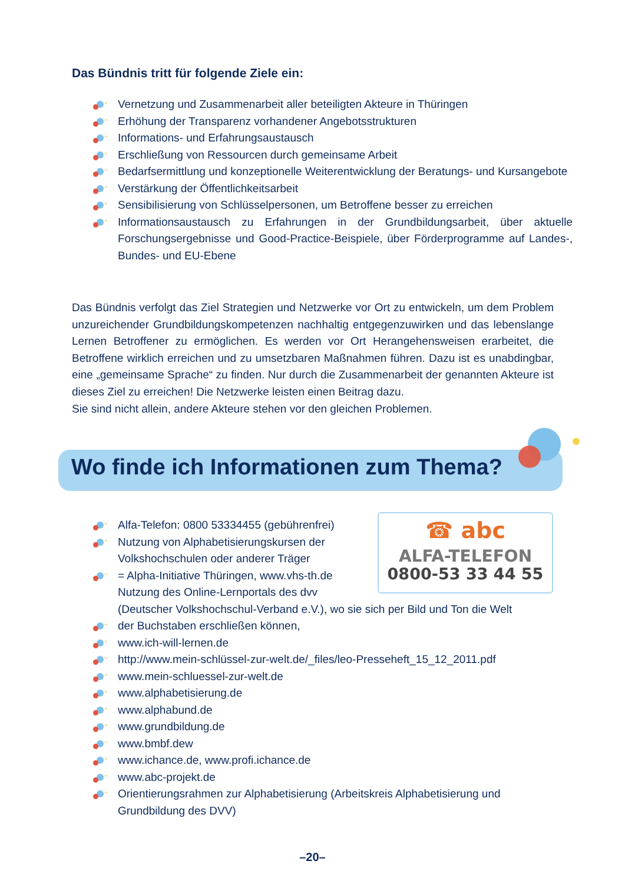Das Bündnis tritt für folgende Ziele ein:
Vernetzung und Zusammenarbeit aller beteiligten Akteure in Thüringen
Erhöhung der Transparenz vorhandener Angebotsstrukturen
Informations- und Erfahrungsaustausch
Erschließung von Ressourcen durch gemeinsame Arbeit
Bedarfsermittlung und konzeptionelle Weiterentwicklung der Beratungs- und Kursangebote
Verstärkung der Öffentlichkeitsarbeit
Sensibilisierung von Schlüsselpersonen, um Betroffene besser zu erreichen
Informationsaustausch zu Erfahrungen in der Grundbildungsarbeit, über aktuelle Forschungsergebnisse und Good-Practice-Beispiele, über Förderprogramme auf Landes-, Bundes- und EU-Ebene
Das Bündnis verfolgt das Ziel Strategien und Netzwerke vor Ort zu entwickeln, um dem Problem unzureichender Grundbildungskompetenzen nachhaltig entgegenzuwirken und das lebenslange Lernen Betroffener zu ermöglichen. Es werden vor Ort Herangehensweisen erarbeitet, die Betroffene wirklich erreichen und zu umsetzbaren Maßnahmen führen. Dazu ist es unabdingbar, eine „gemeinsame Sprache“ zu finden. Nur durch die Zusammenarbeit der genannten Akteure ist dieses Ziel zu erreichen! Die Netzwerke leisten einen Beitrag dazu.
Sie sind nicht allein, andere Akteure stehen vor den gleichen Problemen.
Wo finde ich Informationen zum Thema?
☎ abc
ALFA-TELEFON
0800-53 33 44 55
Alfa-Telefon: 0800 53334455 (gebührenfrei)
Nutzung von Alphabetisierungskursen der
Volkshochschulen oder anderer Träger
= Alpha-Initiative Thüringen, www.vhs-th.de
Nutzung des Online-Lernportals des dvv
(Deutscher Volkshochschul-Verband e.V.), wo sie sich per Bild und Ton die Welt
der Buchstaben erschließen können,
www.ich-will-lernen.de
http://www.mein-schlüssel-zur-welt.de/_files/leo-Presseheft_15_12_2011.pdf
www.mein-schluessel-zur-welt.de
www.alphabetisierung.de
www.alphabund.de
www.grundbildung.de
www.bmbf.dew
www.ichance.de, www.profi.ichance.de
www.abc-projekt.de
Orientierungsrahmen zur Alphabetisierung (Arbeitskreis Alphabetisierung und
Grundbildung des DVV)
–20–